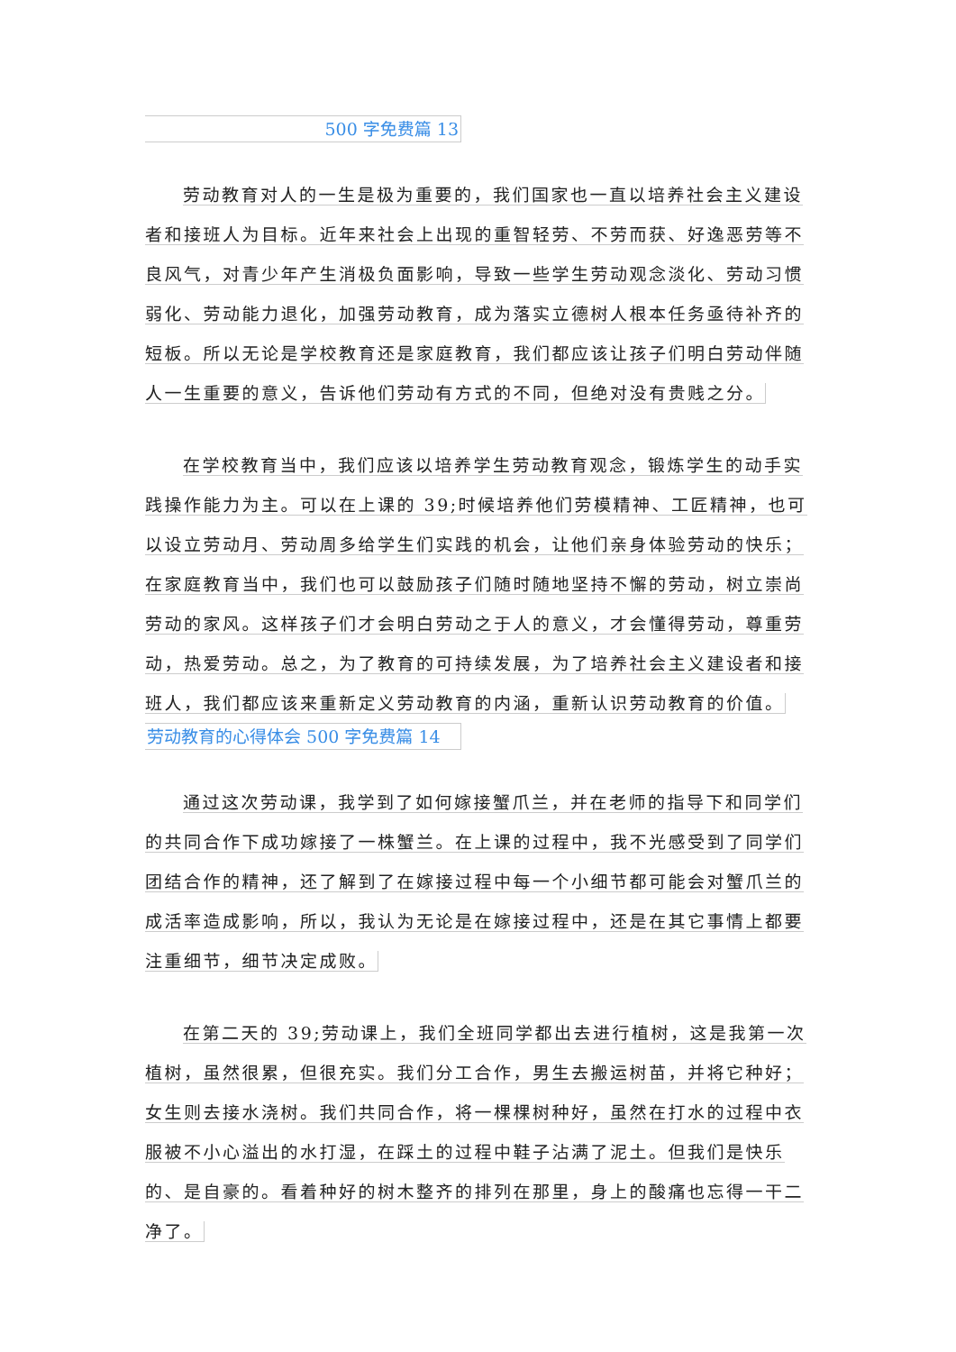500 字免费篇 13
劳动教育对人的一生是极为重要的，我们国家也一直以培养社会主义建设者和接班人为目标。近年来社会上出现的重智轻劳、不劳而获、好逸恶劳等不良风气，对青少年产生消极负面影响，导致一些学生劳动观念淡化、劳动习惯弱化、劳动能力退化，加强劳动教育，成为落实立德树人根本任务亟待补齐的短板。所以无论是学校教育还是家庭教育，我们都应该让孩子们明白劳动伴随人一生重要的意义，告诉他们劳动有方式的不同，但绝对没有贵贱之分。
在学校教育当中，我们应该以培养学生劳动教育观念，锻炼学生的动手实践操作能力为主。可以在上课的 39;时候培养他们劳模精神、工匠精神，也可以设立劳动月、劳动周多给学生们实践的机会，让他们亲身体验劳动的快乐；在家庭教育当中，我们也可以鼓励孩子们随时随地坚持不懈的劳动，树立崇尚劳动的家风。这样孩子们才会明白劳动之于人的意义，才会懂得劳动，尊重劳动，热爱劳动。总之，为了教育的可持续发展，为了培养社会主义建设者和接班人，我们都应该来重新定义劳动教育的内涵，重新认识劳动教育的价值。
劳动教育的心得体会 500 字免费篇 14
通过这次劳动课，我学到了如何嫁接蟹爪兰，并在老师的指导下和同学们的共同合作下成功嫁接了一株蟹兰。在上课的过程中，我不光感受到了同学们团结合作的精神，还了解到了在嫁接过程中每一个小细节都可能会对蟹爪兰的成活率造成影响，所以，我认为无论是在嫁接过程中，还是在其它事情上都要注重细节，细节决定成败。
在第二天的 39;劳动课上，我们全班同学都出去进行植树，这是我第一次植树，虽然很累，但很充实。我们分工合作，男生去搬运树苗，并将它种好；女生则去接水浇树。我们共同合作，将一棵棵树种好，虽然在打水的过程中衣服被不小心溢出的水打湿，在踩土的过程中鞋子沾满了泥土。但我们是快乐的、是自豪的。看着种好的树木整齐的排列在那里，身上的酸痛也忘得一干二净了。